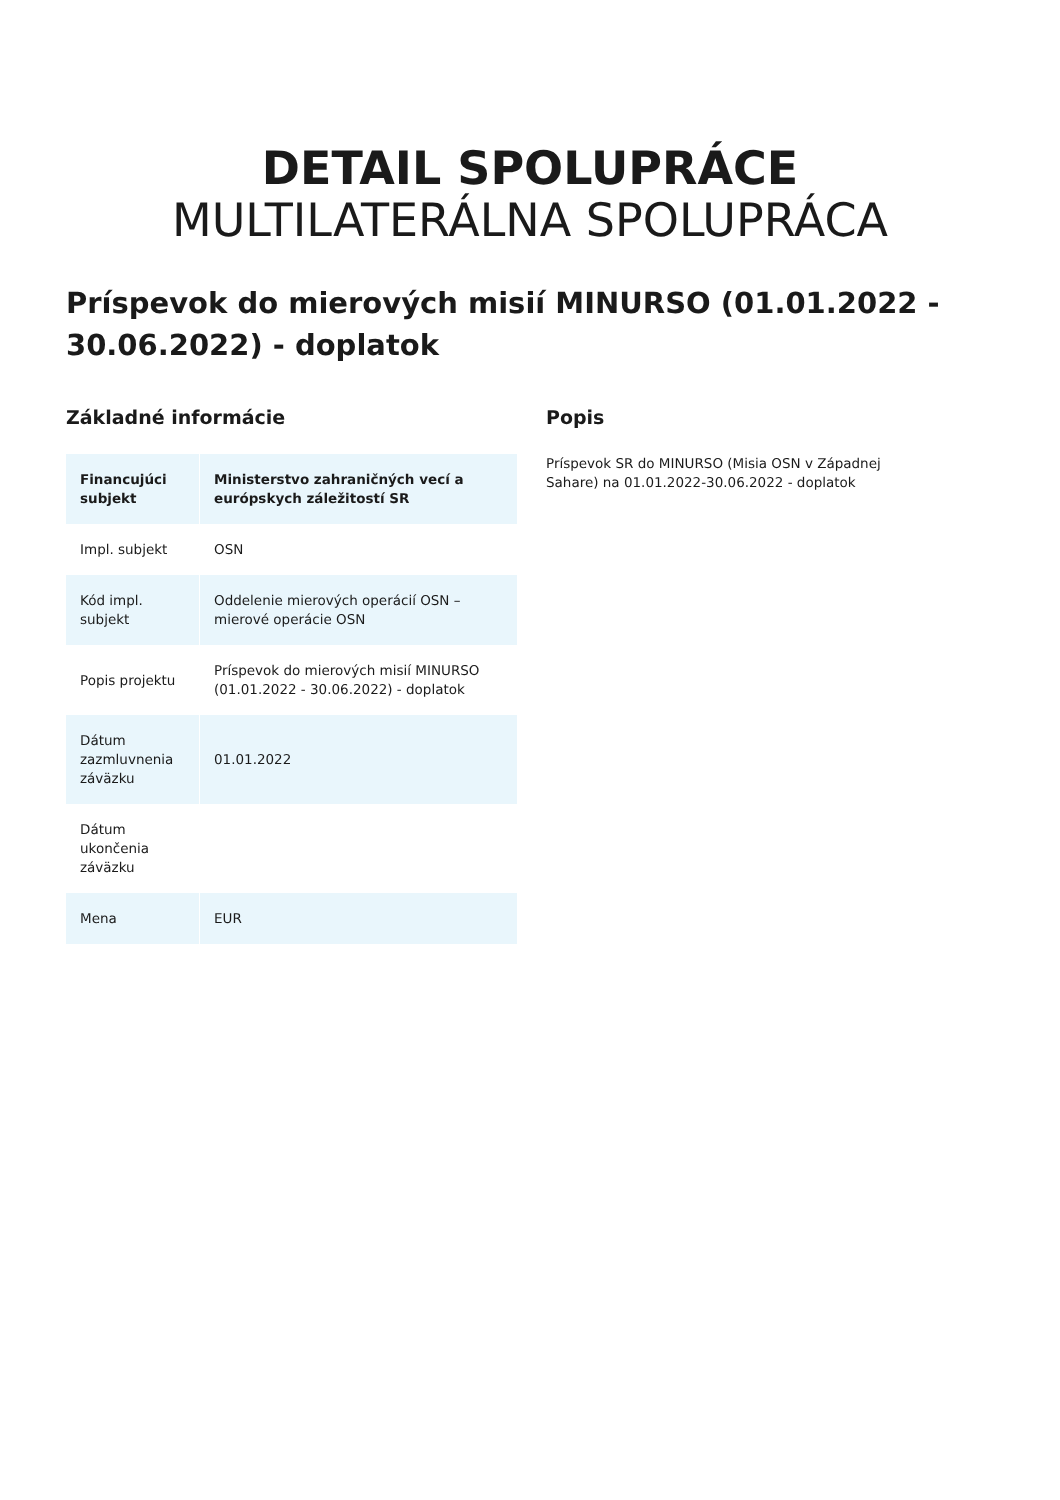DETAIL SPOLUPRÁCE
MULTILATERÁLNA SPOLUPRÁCA
Príspevok do mierových misií MINURSO (01.01.2022 - 30.06.2022) - doplatok
Základné informácie
| Financujúci subjekt | Ministerstvo zahraničných vecí a európskych záležitostí SR |
| Impl. subjekt | OSN |
| Kód impl. subjekt | Oddelenie mierových operácií OSN – mierové operácie OSN |
| Popis projektu | Príspevok do mierových misií MINURSO (01.01.2022 - 30.06.2022) - doplatok |
| Dátum zazmluvnenia záväzku | 01.01.2022 |
| Dátum ukončenia záväzku | |
| Mena | EUR |
Popis
Príspevok SR do MINURSO (Misia OSN v Západnej Sahare) na 01.01.2022-30.06.2022 - doplatok